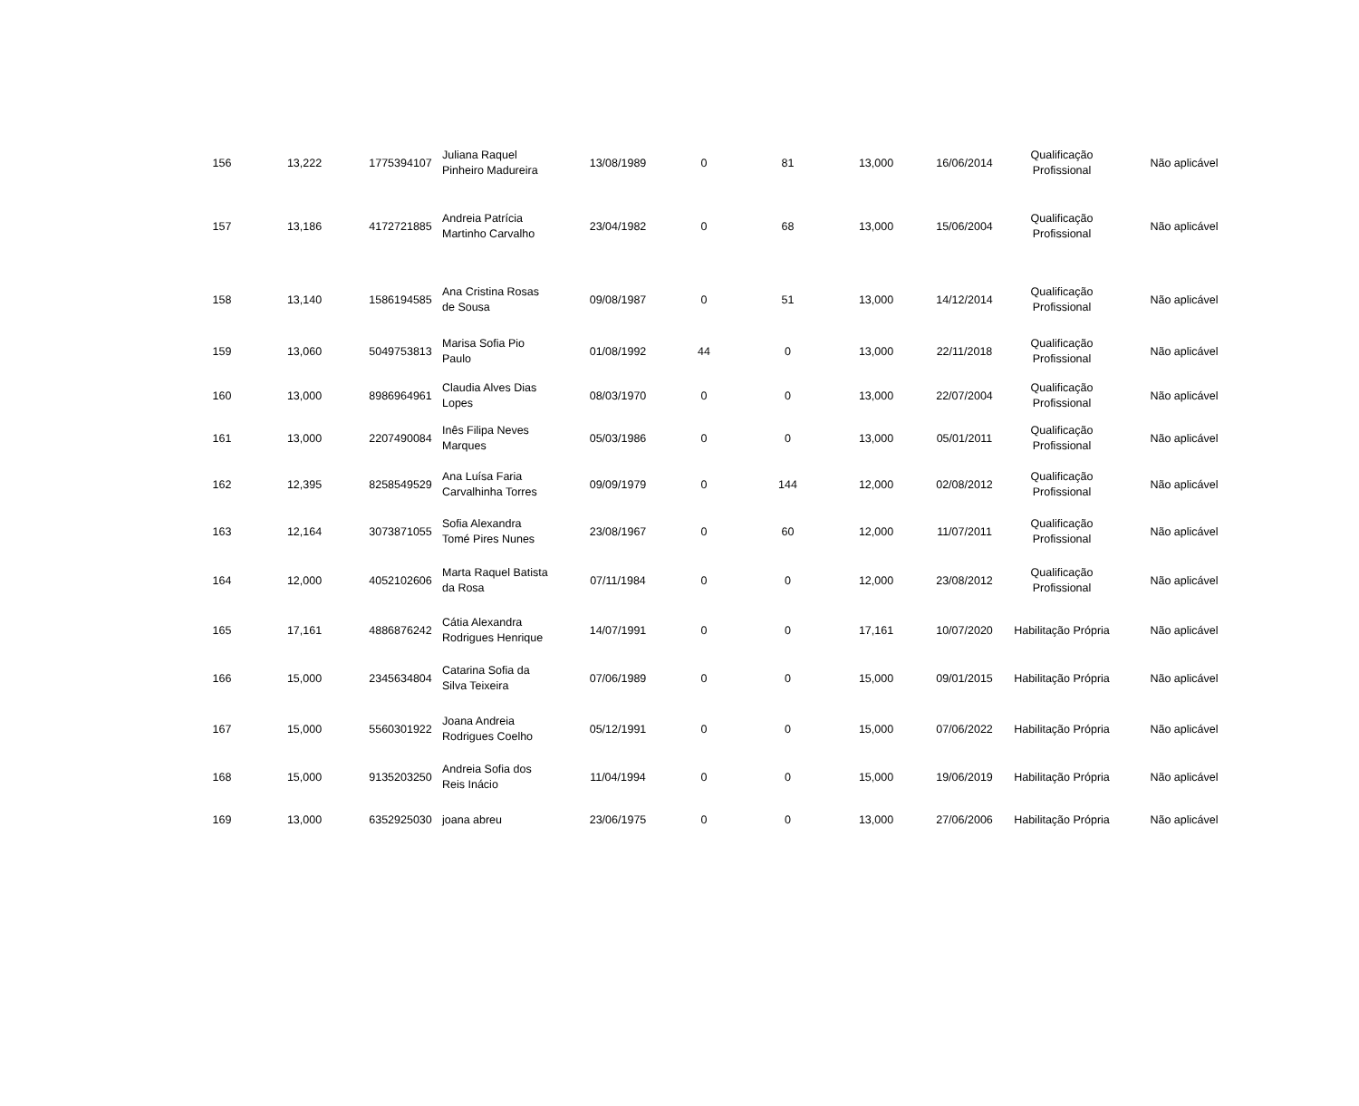| 156 | 13,222 | 1775394107 | Juliana Raquel Pinheiro Madureira | 13/08/1989 | 0 | 81 | 13,000 | 16/06/2014 | Qualificação Profissional | Não aplicável |
| 157 | 13,186 | 4172721885 | Andreia Patrícia Martinho Carvalho | 23/04/1982 | 0 | 68 | 13,000 | 15/06/2004 | Qualificação Profissional | Não aplicável |
| 158 | 13,140 | 1586194585 | Ana Cristina Rosas de Sousa | 09/08/1987 | 0 | 51 | 13,000 | 14/12/2014 | Qualificação Profissional | Não aplicável |
| 159 | 13,060 | 5049753813 | Marisa Sofia Pio Paulo | 01/08/1992 | 44 | 0 | 13,000 | 22/11/2018 | Qualificação Profissional | Não aplicável |
| 160 | 13,000 | 8986964961 | Claudia Alves Dias Lopes | 08/03/1970 | 0 | 0 | 13,000 | 22/07/2004 | Qualificação Profissional | Não aplicável |
| 161 | 13,000 | 2207490084 | Inês Filipa Neves Marques | 05/03/1986 | 0 | 0 | 13,000 | 05/01/2011 | Qualificação Profissional | Não aplicável |
| 162 | 12,395 | 8258549529 | Ana Luísa Faria Carvalhinha Torres | 09/09/1979 | 0 | 144 | 12,000 | 02/08/2012 | Qualificação Profissional | Não aplicável |
| 163 | 12,164 | 3073871055 | Sofia Alexandra Tomé Pires Nunes | 23/08/1967 | 0 | 60 | 12,000 | 11/07/2011 | Qualificação Profissional | Não aplicável |
| 164 | 12,000 | 4052102606 | Marta Raquel Batista da Rosa | 07/11/1984 | 0 | 0 | 12,000 | 23/08/2012 | Qualificação Profissional | Não aplicável |
| 165 | 17,161 | 4886876242 | Cátia Alexandra Rodrigues Henrique | 14/07/1991 | 0 | 0 | 17,161 | 10/07/2020 | Habilitação Própria | Não aplicável |
| 166 | 15,000 | 2345634804 | Catarina Sofia da Silva Teixeira | 07/06/1989 | 0 | 0 | 15,000 | 09/01/2015 | Habilitação Própria | Não aplicável |
| 167 | 15,000 | 5560301922 | Joana Andreia Rodrigues Coelho | 05/12/1991 | 0 | 0 | 15,000 | 07/06/2022 | Habilitação Própria | Não aplicável |
| 168 | 15,000 | 9135203250 | Andreia Sofia dos Reis Inácio | 11/04/1994 | 0 | 0 | 15,000 | 19/06/2019 | Habilitação Própria | Não aplicável |
| 169 | 13,000 | 6352925030 | joana abreu | 23/06/1975 | 0 | 0 | 13,000 | 27/06/2006 | Habilitação Própria | Não aplicável |